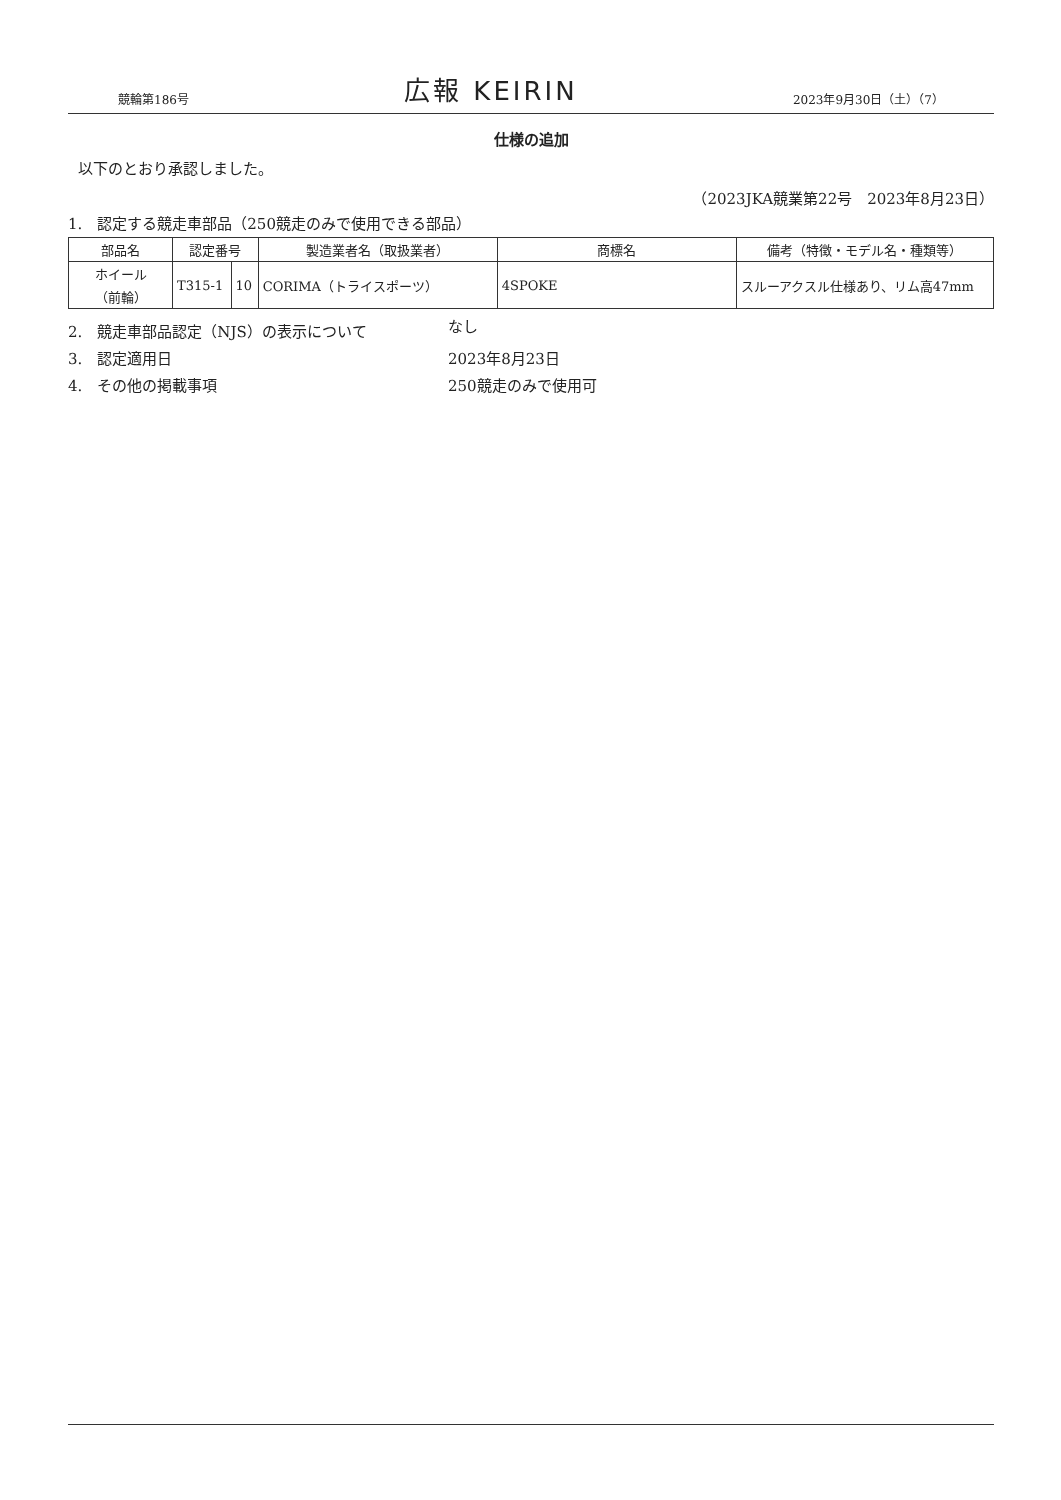競輪第186号 広報 KEIRIN 2023年9月30日（土）（7）
仕様の追加
以下のとおり承認しました。
（2023JKA競業第22号　2023年8月23日）
1.　認定する競走車部品（250競走のみで使用できる部品）
| 部品名 | 認定番号 | | 製造業者名（取扱業者） | 商標名 | 備考（特徴・モデル名・種類等） |
| --- | --- | --- | --- | --- | --- |
| ホイール （前輪） | T315-1 | 10 | CORIMA（トライスポーツ） | 4SPOKE | スルーアクスル仕様あり、リム高47mm |
2.　競走車部品認定（NJS）の表示について なし
3.　認定適用日 2023年8月23日
4.　その他の掲載事項 250競走のみで使用可